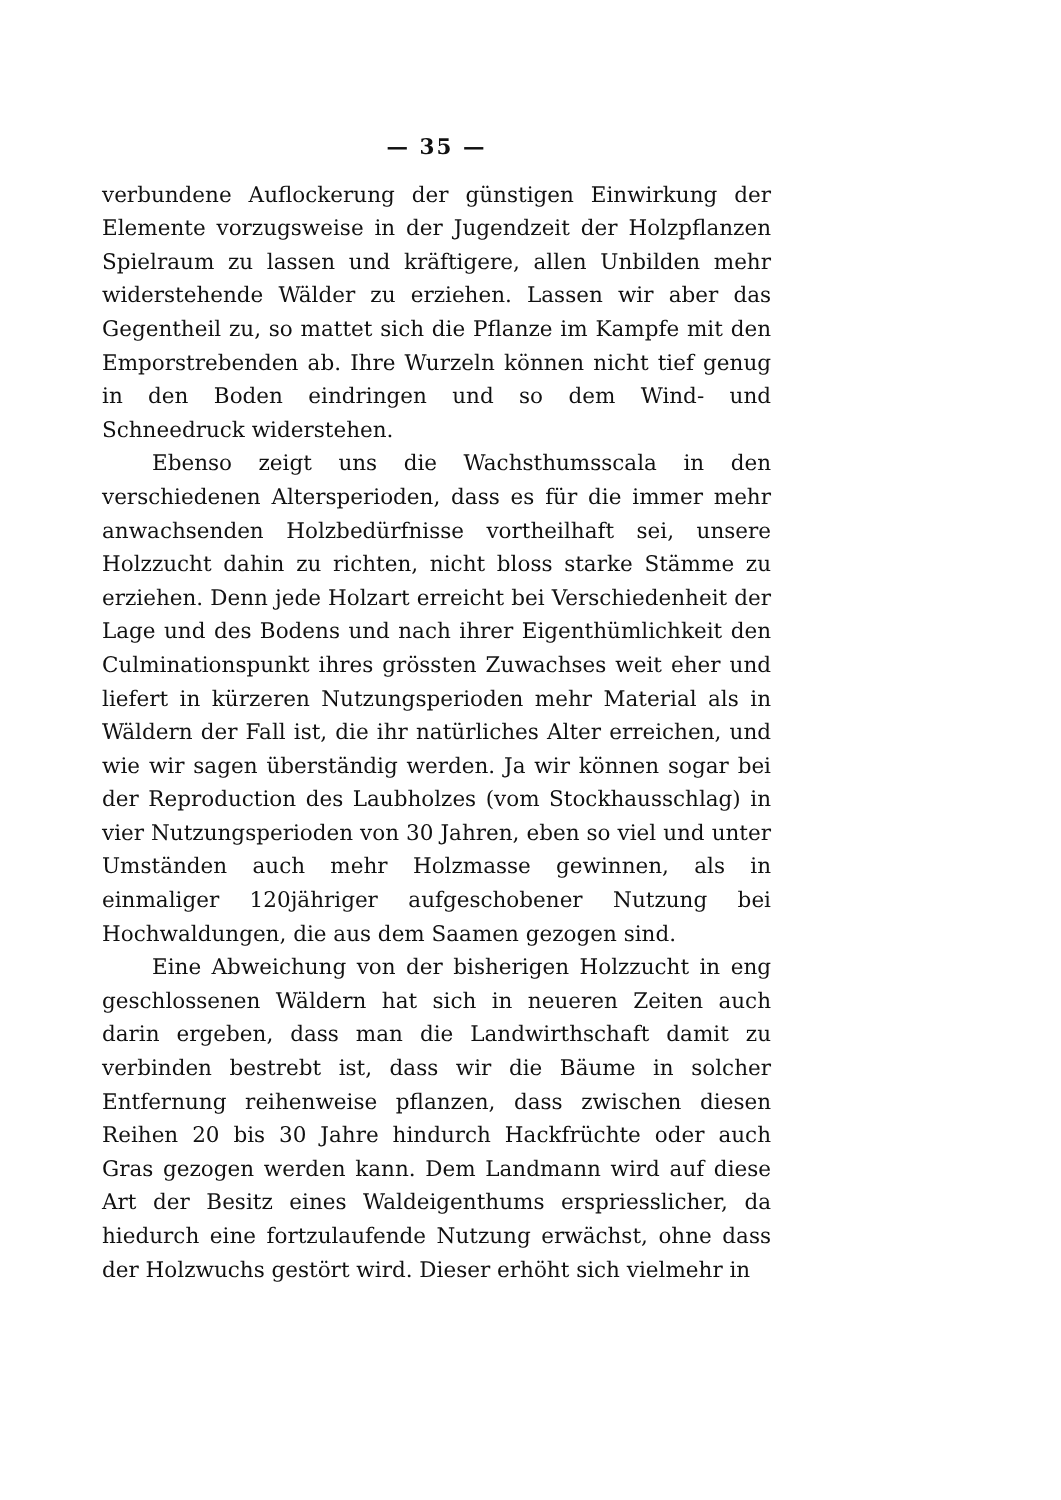— 35 —
verbundene Auflockerung der günstigen Einwirkung der Elemente vorzugsweise in der Jugendzeit der Holzpflanzen Spielraum zu lassen und kräftigere, allen Unbilden mehr widerstehende Wälder zu erziehen. Lassen wir aber das Gegentheil zu, so mattet sich die Pflanze im Kampfe mit den Emporstrebenden ab. Ihre Wurzeln können nicht tief genug in den Boden eindringen und so dem Wind- und Schneedruck widerstehen.
Ebenso zeigt uns die Wachsthumsscala in den verschiedenen Altersperioden, dass es für die immer mehr anwachsenden Holzbedürfnisse vortheilhaft sei, unsere Holzzucht dahin zu richten, nicht bloss starke Stämme zu erziehen. Denn jede Holzart erreicht bei Verschiedenheit der Lage und des Bodens und nach ihrer Eigenthümlichkeit den Culminationspunkt ihres grössten Zuwachses weit eher und liefert in kürzeren Nutzungsperioden mehr Material als in Wäldern der Fall ist, die ihr natürliches Alter erreichen, und wie wir sagen überständig werden. Ja wir können sogar bei der Reproduction des Laubholzes (vom Stockhausschlag) in vier Nutzungsperioden von 30 Jahren, eben so viel und unter Umständen auch mehr Holzmasse gewinnen, als in einmaliger 120jähriger aufgeschobener Nutzung bei Hochwaldungen, die aus dem Saamen gezogen sind.
Eine Abweichung von der bisherigen Holzzucht in eng geschlossenen Wäldern hat sich in neueren Zeiten auch darin ergeben, dass man die Landwirthschaft damit zu verbinden bestrebt ist, dass wir die Bäume in solcher Entfernung reihenweise pflanzen, dass zwischen diesen Reihen 20 bis 30 Jahre hindurch Hackfrüchte oder auch Gras gezogen werden kann. Dem Landmann wird auf diese Art der Besitz eines Waldeigenthums erspriesslicher, da hiedurch eine fortzulaufende Nutzung erwächst, ohne dass der Holzwuchs gestört wird. Dieser erhöht sich vielmehr in